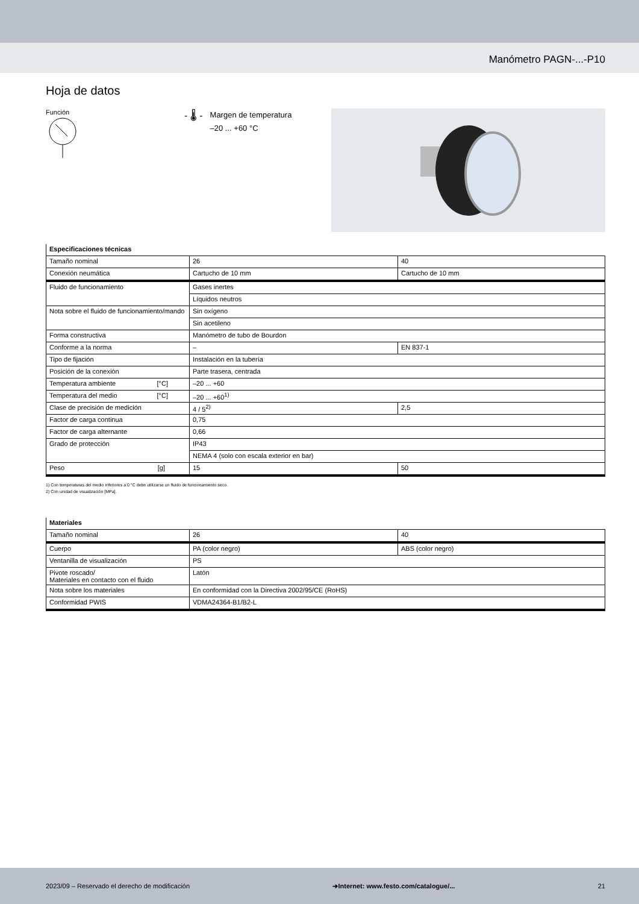Manómetro PAGN-...-P10
Hoja de datos
Función
- 🌡 -
Margen de temperatura
–20 ... +60 °C
| Especificaciones técnicas | | |
| Tamaño nominal | 26 | 40 |
| Conexión neumática | Cartucho de 10 mm | Cartucho de 10 mm |
| Fluido de funcionamiento | Gases inertes | |
| | Líquidos neutros | |
| Nota sobre el fluido de funcionamiento/mando | Sin oxígeno | |
| | Sin acetileno | |
| Forma constructiva | Manómetro de tubo de Bourdon | |
| Conforme a la norma | – | EN 837-1 |
| Tipo de fijación | Instalación en la tubería | |
| Posición de la conexión | Parte trasera, centrada | |
| Temperatura ambiente [°C] | –20 ... +60 | |
| Temperatura del medio [°C] | –20 ... +60<sup>1)</sup> | |
| Clase de precisión de medición | 4 / 5<sup>2)</sup> | 2,5 |
| Factor de carga continua | 0,75 | |
| Factor de carga alternante | 0,66 | |
| Grado de protección | IP43 | |
| | NEMA 4 (solo con escala exterior en bar) | |
| Peso [g] | 15 | 50 |
1) Con temperaturas del medio inferiores a 0 °C debe utilizarse un fluido de funcionamiento seco.
2) Con unidad de visualización [MPa].
| Materiales | | |
| Tamaño nominal | 26 | 40 |
| Cuerpo | PA (color negro) | ABS (color negro) |
| Ventanilla de visualización | PS | |
| Pivote roscado/ Materiales en contacto con el fluido | Latón | |
| Nota sobre los materiales | En conformidad con la Directiva 2002/95/CE (RoHS) | |
| Conformidad PWIS | VDMA24364-B1/B2-L | |
2023/09 – Reservado el derecho de modificación ➔Internet: www.festo.com/catalogue/... 21